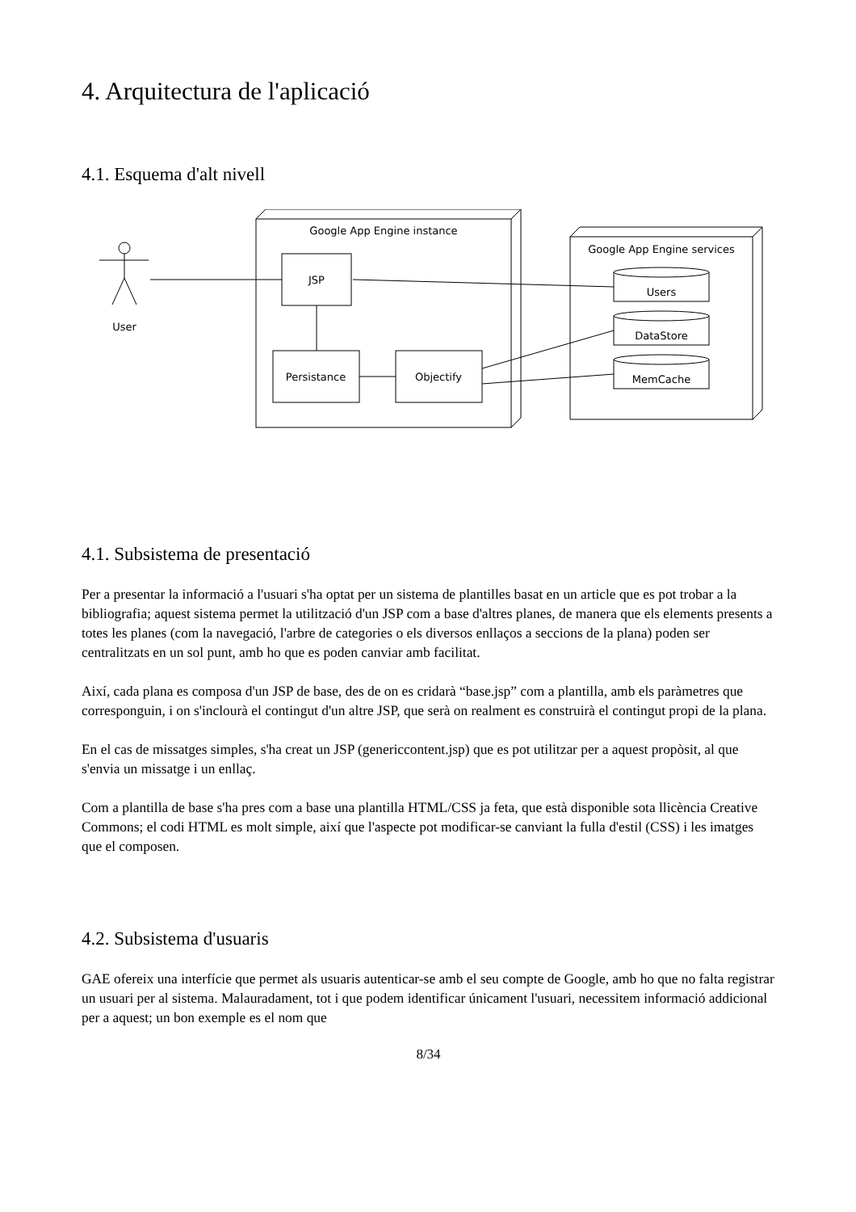4. Arquitectura de l'aplicació
4.1. Esquema d'alt nivell
User
Google App Engine instance
JSP
Persistance
Objectify
Google App Engine services
Users
DataStore
MemCache
4.1. Subsistema de presentació
Per a presentar la informació a l'usuari s'ha optat per un sistema de plantilles basat en un article que es pot trobar a la bibliografia; aquest sistema permet la utilització d'un JSP com a base d'altres planes, de manera que els elements presents a totes les planes (com la navegació, l'arbre de categories o els diversos enllaços a seccions de la plana) poden ser centralitzats en un sol punt, amb ho que es poden canviar amb facilitat.
Així, cada plana es composa d'un JSP de base, des de on es cridarà “base.jsp” com a plantilla, amb els paràmetres que corresponguin, i on s'inclourà el contingut d'un altre JSP, que serà on realment es construirà el contingut propi de la plana.
En el cas de missatges simples, s'ha creat un JSP (genericcontent.jsp) que es pot utilitzar per a aquest propòsit, al que s'envia un missatge i un enllaç.
Com a plantilla de base s'ha pres com a base una plantilla HTML/CSS ja feta, que està disponible sota llicència Creative Commons; el codi HTML es molt simple, així que l'aspecte pot modificar-se canviant la fulla d'estil (CSS) i les imatges que el composen.
4.2. Subsistema d'usuaris
GAE ofereix una interfície que permet als usuaris autenticar-se amb el seu compte de Google, amb ho que no falta registrar un usuari per al sistema. Malauradament, tot i que podem identificar únicament l'usuari, necessitem informació addicional per a aquest; un bon exemple es el nom que
8/34